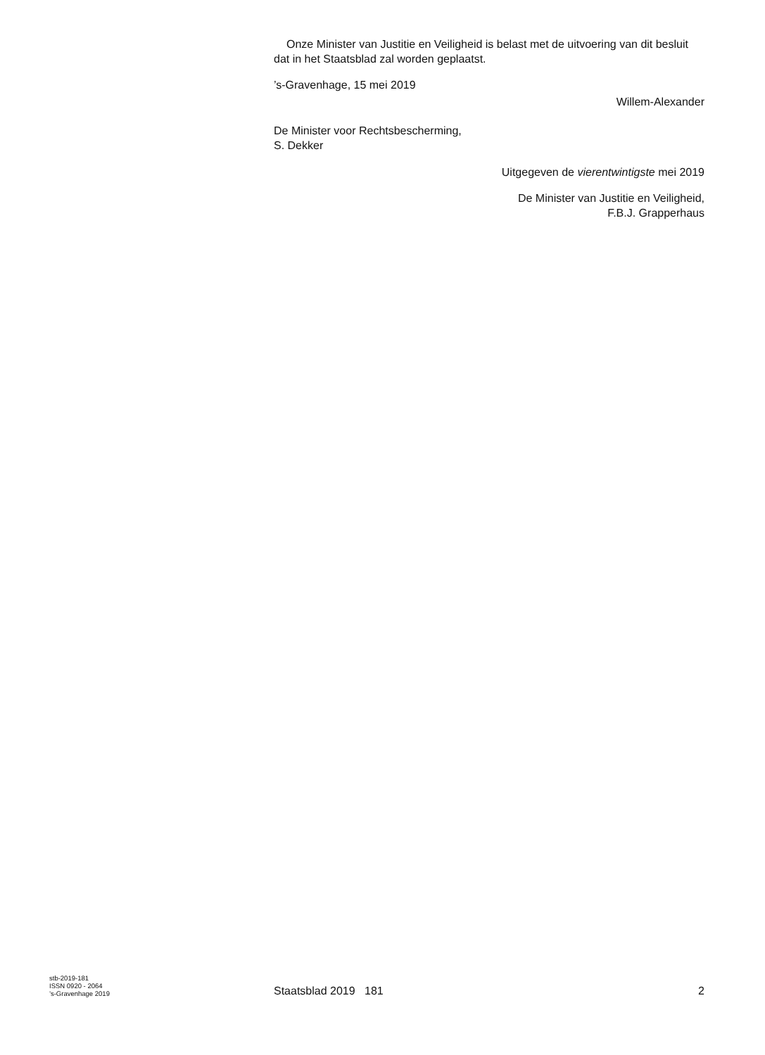Onze Minister van Justitie en Veiligheid is belast met de uitvoering van dit besluit dat in het Staatsblad zal worden geplaatst.
’s-Gravenhage, 15 mei 2019
Willem-Alexander
De Minister voor Rechtsbescherming,
S. Dekker
Uitgegeven de vierentwintigste mei 2019
De Minister van Justitie en Veiligheid,
F.B.J. Grapperhaus
stb-2019-181
ISSN 0920 - 2064
’s-Gravenhage 2019
Staatsblad 2019 181
2